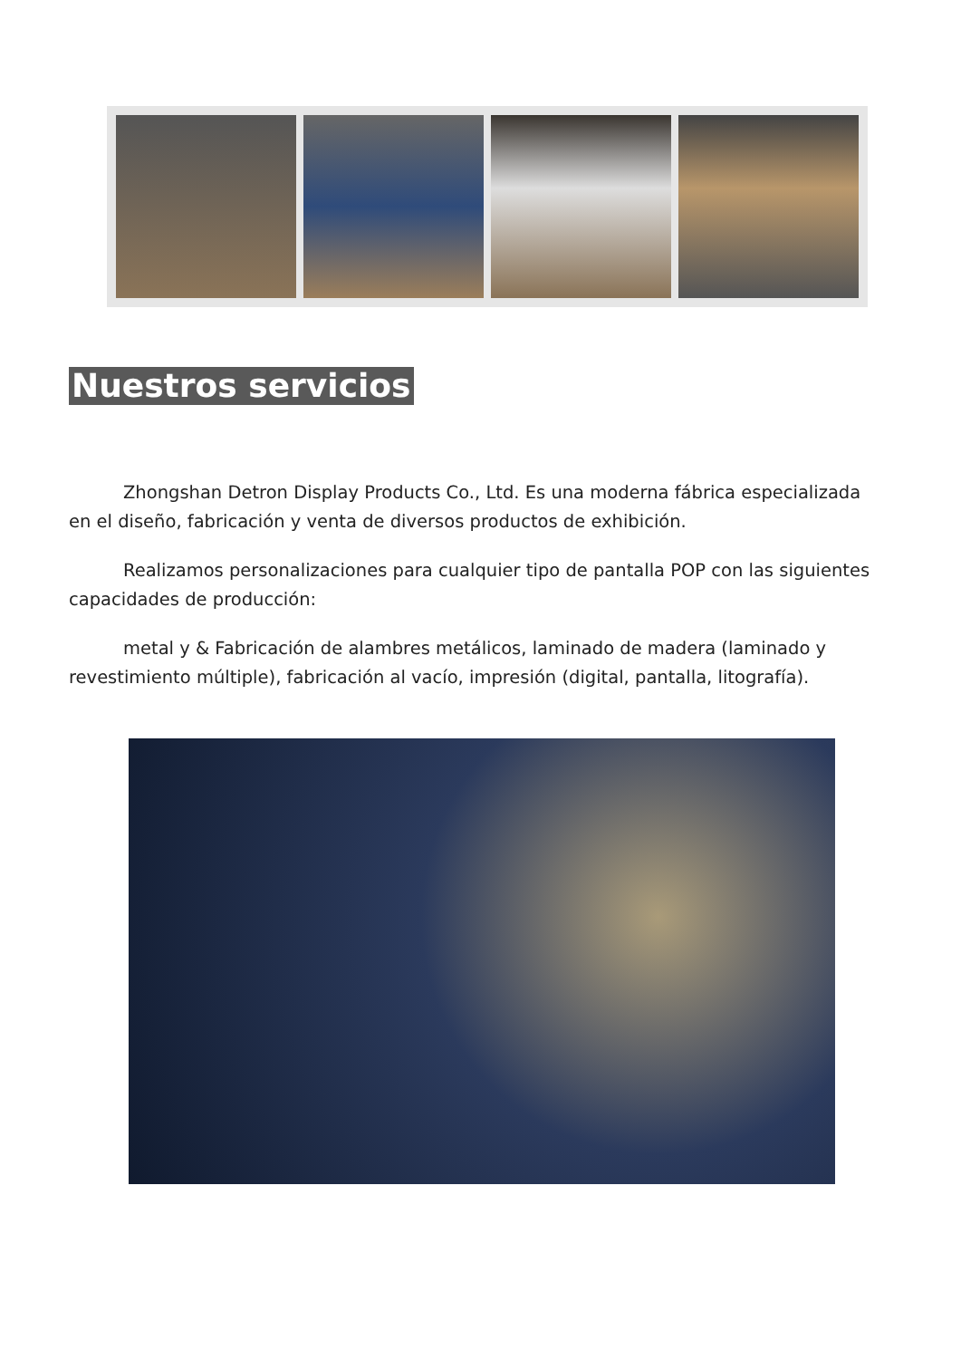Nuestros servicios
Zhongshan Detron Display Products Co., Ltd. Es una moderna fábrica especializada en el diseño, fabricación y venta de diversos productos de exhibición.
Realizamos personalizaciones para cualquier tipo de pantalla POP con las siguientes capacidades de producción:
metal y & Fabricación de alambres metálicos, laminado de madera (laminado y revestimiento múltiple), fabricación al vacío, impresión (digital, pantalla, litografía).